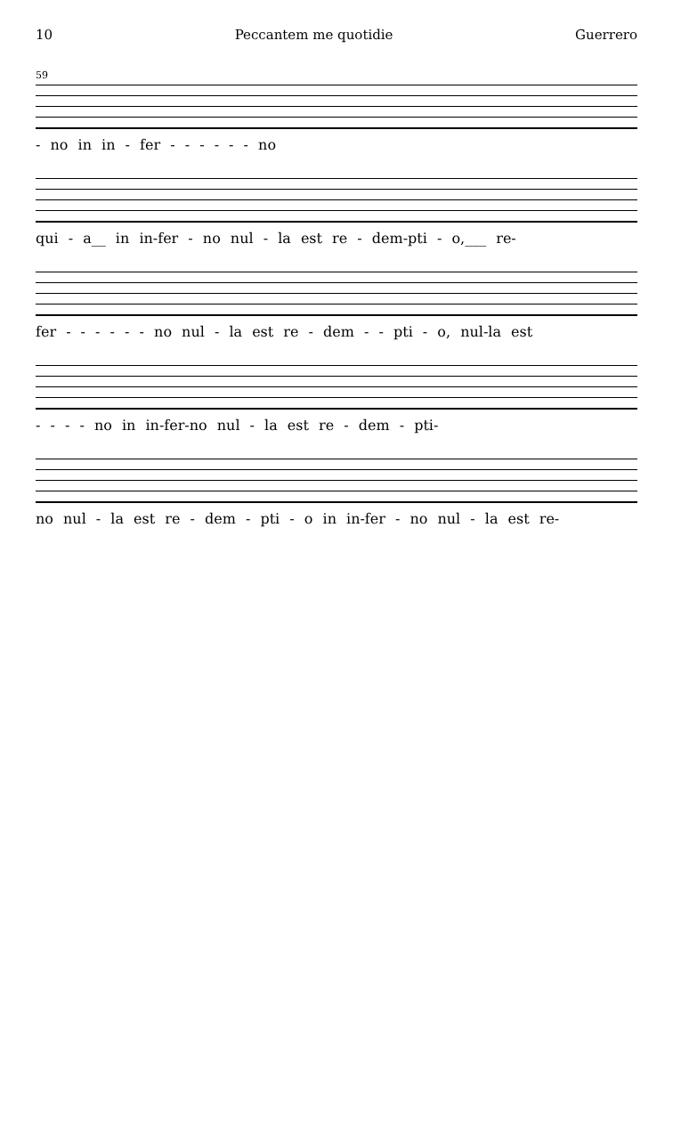10 Peccantem me quotidie Guerrero
59
- no in in - fer - - - - - - no
qui - a__ in in-fer - no nul - la est re - dem-pti - o,___ re-
fer - - - - - - no nul - la est re - dem - - pti - o, nul-la est
- - - - no in in-fer-no nul - la est re - dem - pti-
no nul - la est re - dem - pti - o in in-fer - no nul - la est re-